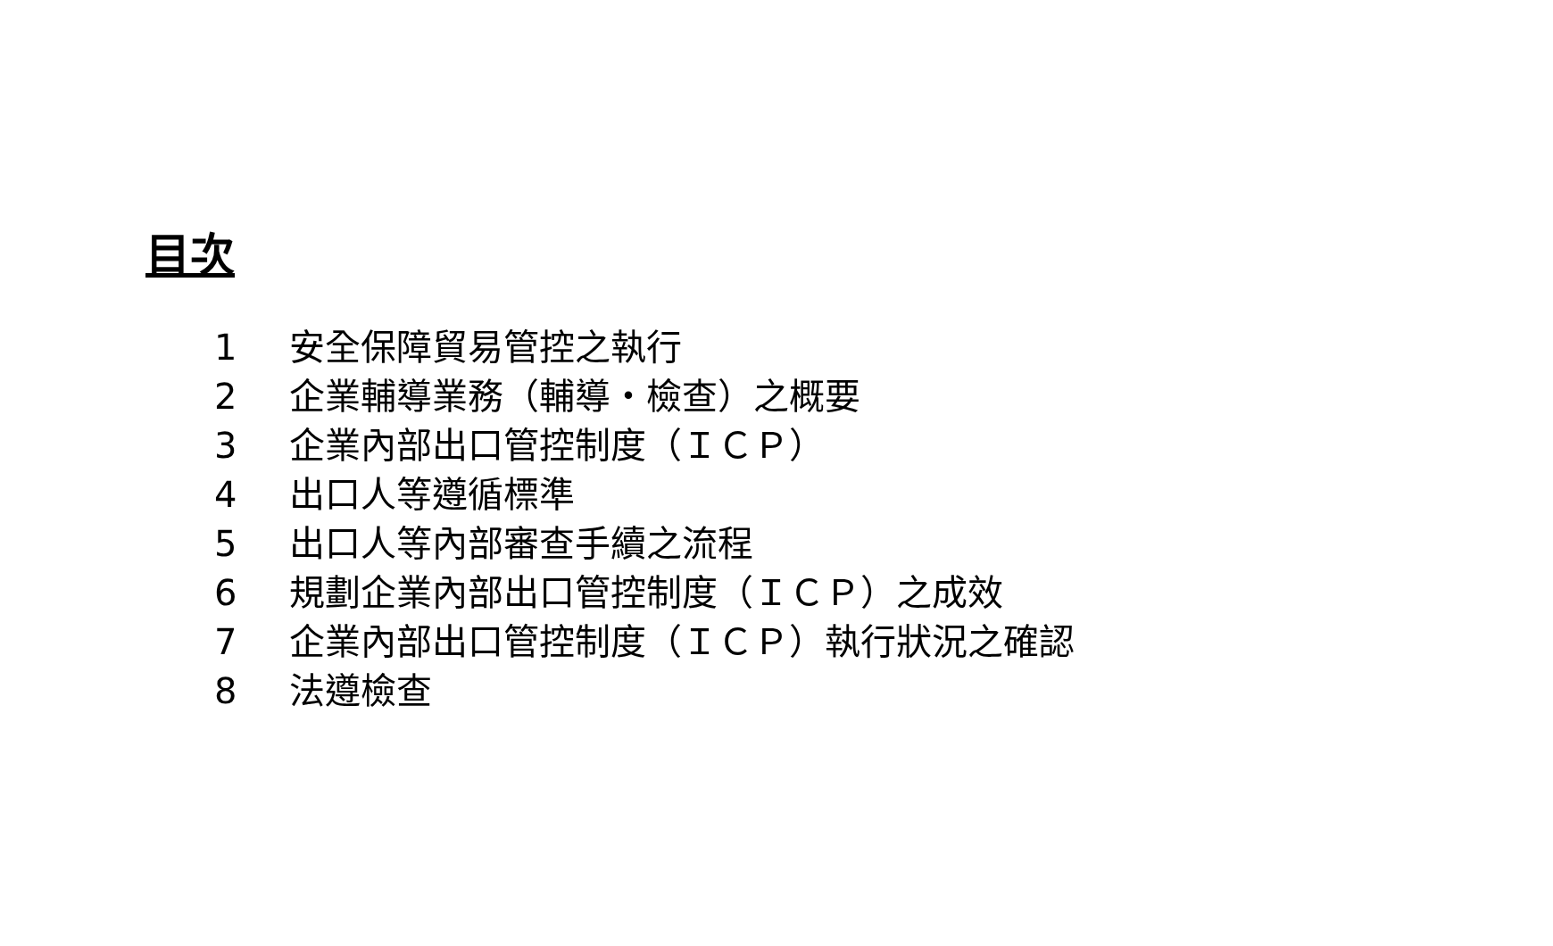目次
1 安全保障貿易管控之執行
2 企業輔導業務（輔導・檢查）之概要
3 企業內部出口管控制度（ＩＣＰ）
4 出口人等遵循標準
5 出口人等內部審查手續之流程
6 規劃企業內部出口管控制度（ＩＣＰ）之成效
7 企業內部出口管控制度（ＩＣＰ）執行狀況之確認
8 法遵檢查